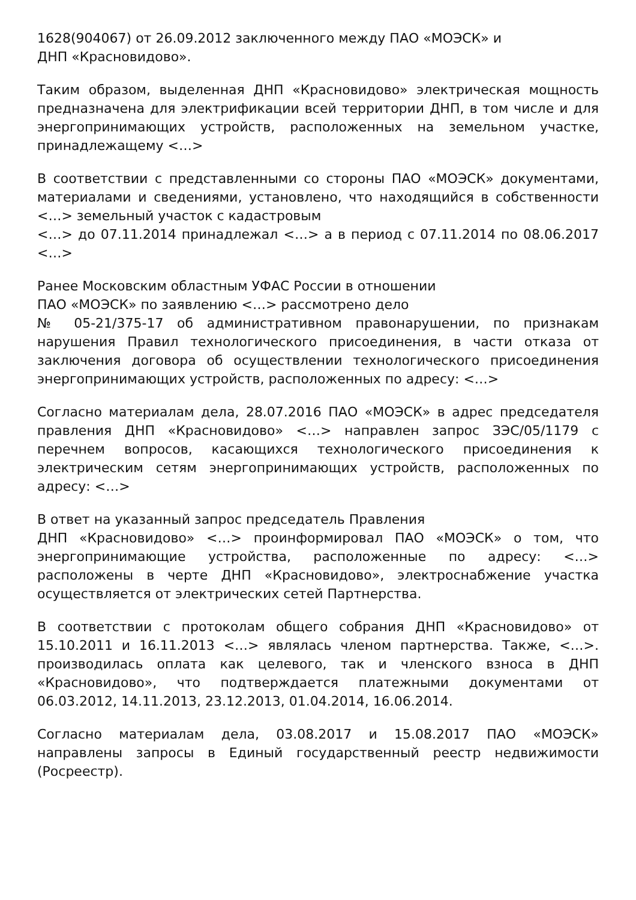1628(904067) от 26.09.2012 заключенного между ПАО «МОЭСК» и
ДНП «Красновидово».
Таким образом, выделенная ДНП «Красновидово» электрическая мощность предназначена для электрификации всей территории ДНП, в том числе и для энергопринимающих устройств, расположенных на земельном участке, принадлежащему <…>
В соответствии с представленными со стороны ПАО «МОЭСК» документами, материалами и сведениями, установлено, что находящийся в собственности <…> земельный участок с кадастровым
<…> до 07.11.2014 принадлежал <…> а в период с 07.11.2014 по 08.06.2017 <…>
Ранее Московским областным УФАС России в отношении
ПАО «МОЭСК» по заявлению <…> рассмотрено дело
№ 05-21/375-17 об административном правонарушении, по признакам нарушения Правил технологического присоединения, в части отказа от заключения договора об осуществлении технологического присоединения энергопринимающих устройств, расположенных по адресу: <…>
Согласно материалам дела, 28.07.2016 ПАО «МОЭСК» в адрес председателя правления ДНП «Красновидово» <…> направлен запрос ЗЭС/05/1179 с перечнем вопросов, касающихся технологического присоединения к электрическим сетям энергопринимающих устройств, расположенных по адресу: <…>
В ответ на указанный запрос председатель Правления
ДНП «Красновидово» <…> проинформировал ПАО «МОЭСК» о том, что энергопринимающие устройства, расположенные по адресу: <…> расположены в черте ДНП «Красновидово», электроснабжение участка осуществляется от электрических сетей Партнерства.
В соответствии с протоколам общего собрания ДНП «Красновидово» от 15.10.2011 и 16.11.2013 <…> являлась членом партнерства. Также, <…>. производилась оплата как целевого, так и членского взноса в ДНП «Красновидово», что подтверждается платежными документами от 06.03.2012, 14.11.2013, 23.12.2013, 01.04.2014, 16.06.2014.
Согласно материалам дела, 03.08.2017 и 15.08.2017 ПАО «МОЭСК» направлены запросы в Единый государственный реестр недвижимости (Росреестр).